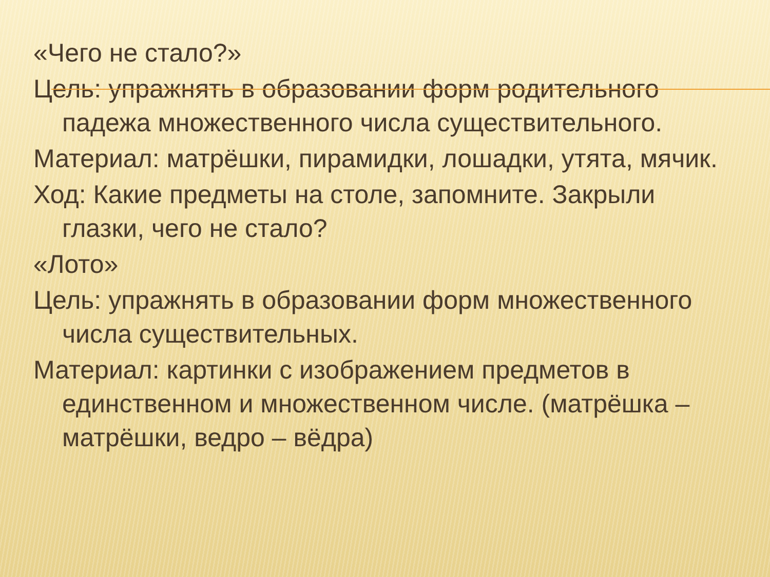«Чего не стало?»
Цель: упражнять в образовании форм родительного падежа множественного числа существительного.
Материал: матрёшки, пирамидки, лошадки, утята, мячик.
Ход: Какие предметы на столе, запомните. Закрыли глазки, чего не стало?
«Лото»
Цель: упражнять в образовании форм множественного числа существительных.
Материал: картинки с изображением предметов в единственном и множественном числе. (матрёшка – матрёшки, ведро – вёдра)